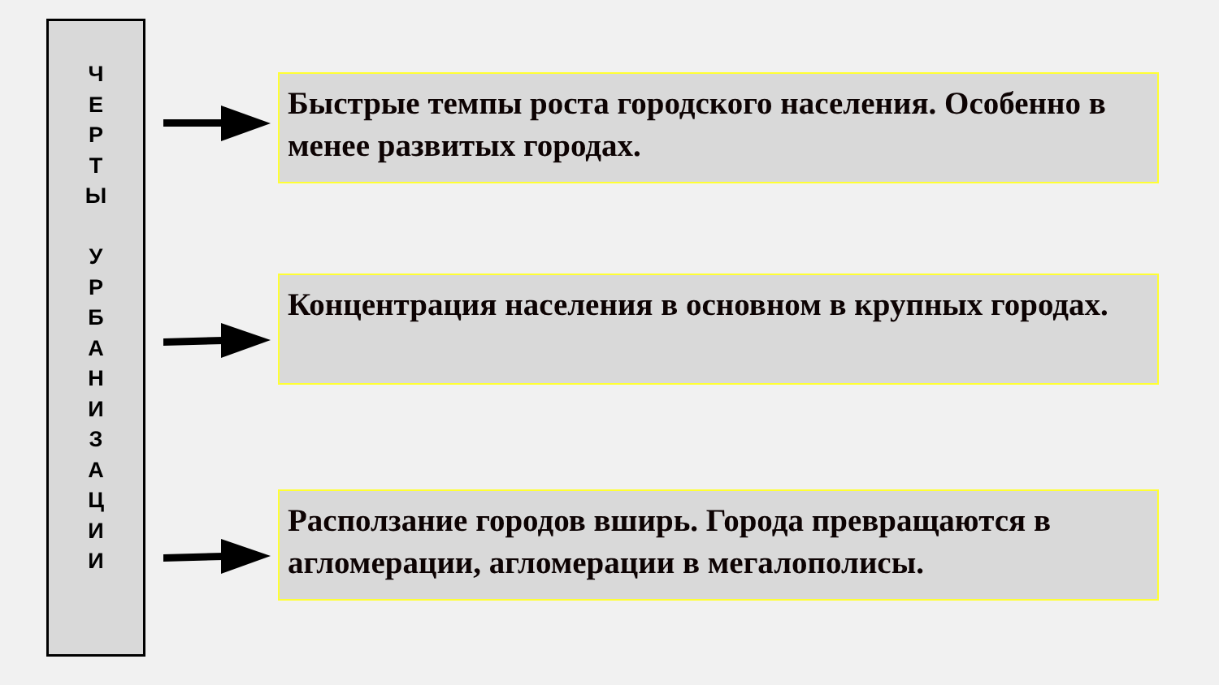Ч
Е
Р
Т
Ы
У
Р
Б
А
Н
И
З
А
Ц
И
И
Быстрые темпы роста городского населения. Особенно в менее развитых городах.
Концентрация населения в основном в крупных городах.
Расползание городов вширь. Города превращаются в агломерации, агломерации в мегалополисы.